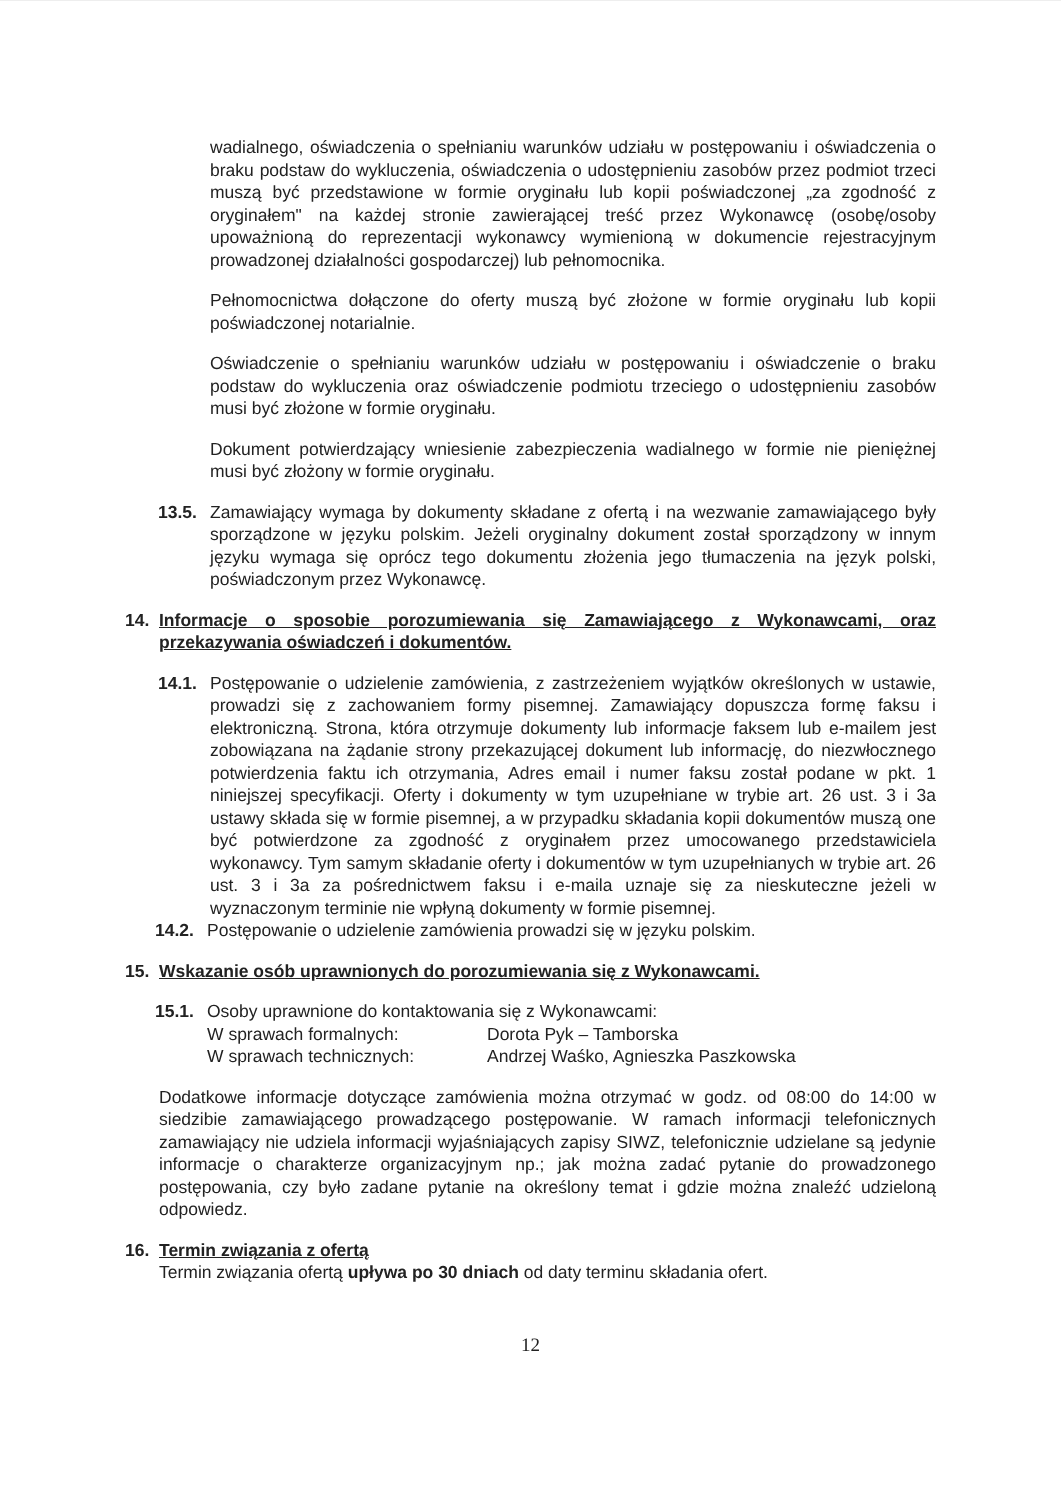wadialnego, oświadczenia o spełnianiu warunków udziału w postępowaniu i oświadczenia o braku podstaw do wykluczenia, oświadczenia o udostępnieniu zasobów przez podmiot trzeci muszą być przedstawione w formie oryginału lub kopii poświadczonej „za zgodność z oryginałem" na każdej stronie zawierającej treść przez Wykonawcę (osobę/osoby upoważnioną do reprezentacji wykonawcy wymienioną w dokumencie rejestracyjnym prowadzonej działalności gospodarczej) lub pełnomocnika.
Pełnomocnictwa dołączone do oferty muszą być złożone w formie oryginału lub kopii poświadczonej notarialnie.
Oświadczenie o spełnianiu warunków udziału w postępowaniu i oświadczenie o braku podstaw do wykluczenia oraz oświadczenie podmiotu trzeciego o udostępnieniu zasobów musi być złożone w formie oryginału.
Dokument potwierdzający wniesienie zabezpieczenia wadialnego w formie nie pieniężnej musi być złożony w formie oryginału.
13.5. Zamawiający wymaga by dokumenty składane z ofertą i na wezwanie zamawiającego były sporządzone w języku polskim. Jeżeli oryginalny dokument został sporządzony w innym języku wymaga się oprócz tego dokumentu złożenia jego tłumaczenia na język polski, poświadczonym przez Wykonawcę.
14. Informacje o sposobie porozumiewania się Zamawiającego z Wykonawcami, oraz przekazywania oświadczeń i dokumentów.
14.1. Postępowanie o udzielenie zamówienia, z zastrzeżeniem wyjątków określonych w ustawie, prowadzi się z zachowaniem formy pisemnej. Zamawiający dopuszcza formę faksu i elektroniczną. Strona, która otrzymuje dokumenty lub informacje faksem lub e-mailem jest zobowiązana na żądanie strony przekazującej dokument lub informację, do niezwłocznego potwierdzenia faktu ich otrzymania, Adres email i numer faksu został podane w pkt. 1 niniejszej specyfikacji. Oferty i dokumenty w tym uzupełniane w trybie art. 26 ust. 3 i 3a ustawy składa się w formie pisemnej, a w przypadku składania kopii dokumentów muszą one być potwierdzone za zgodność z oryginałem przez umocowanego przedstawiciela wykonawcy. Tym samym składanie oferty i dokumentów w tym uzupełnianych w trybie art. 26 ust. 3 i 3a za pośrednictwem faksu i e-maila uznaje się za nieskuteczne jeżeli w wyznaczonym terminie nie wpłyną dokumenty w formie pisemnej.
14.2. Postępowanie o udzielenie zamówienia prowadzi się w języku polskim.
15. Wskazanie osób uprawnionych do porozumiewania się z Wykonawcami.
15.1. Osoby uprawnione do kontaktowania się z Wykonawcami:
W sprawach formalnych: Dorota Pyk – Tamborska
W sprawach technicznych: Andrzej Waśko, Agnieszka Paszkowska
Dodatkowe informacje dotyczące zamówienia można otrzymać w godz. od 08:00 do 14:00 w siedzibie zamawiającego prowadzącego postępowanie. W ramach informacji telefonicznych zamawiający nie udziela informacji wyjaśniających zapisy SIWZ, telefonicznie udzielane są jedynie informacje o charakterze organizacyjnym np.; jak można zadać pytanie do prowadzonego postępowania, czy było zadane pytanie na określony temat i gdzie można znaleźć udzieloną odpowiedz.
16. Termin związania z ofertą
Termin związania ofertą upływa po 30 dniach od daty terminu składania ofert.
12